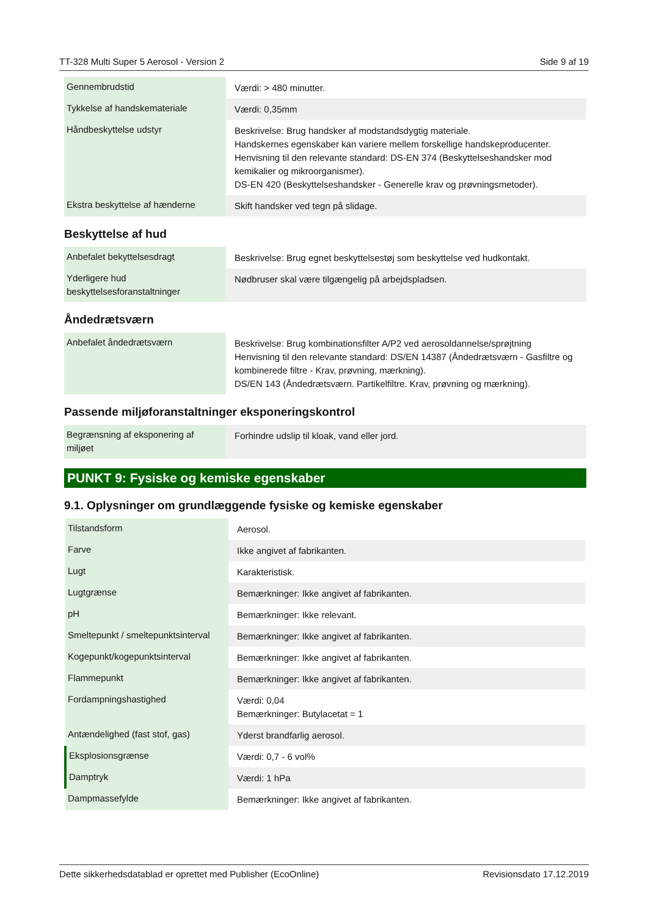TT-328 Multi Super 5 Aerosol - Version 2 Side 9 af 19
| Gennembrudstid | Værdi: > 480 minutter. |
| Tykkelse af handskemateriale | Værdi: 0,35mm |
| Håndbeskyttelse udstyr | Beskrivelse: Brug handsker af modstandsdygtig materiale. Handskernes egenskaber kan variere mellem forskellige handskeproducenter. Henvisning til den relevante standard: DS-EN 374 (Beskyttelseshandsker mod kemikalier og mikroorganismer). DS-EN 420 (Beskyttelseshandsker - Generelle krav og prøvningsmetoder). |
| Ekstra beskyttelse af hænderne | Skift handsker ved tegn på slidage. |
Beskyttelse af hud
| Anbefalet bekyttelsesdragt | Beskrivelse: Brug egnet beskyttelsestøj som beskyttelse ved hudkontakt. |
| Yderligere hud beskyttelsesforanstaltninger | Nødbruser skal være tilgængelig på arbejdspladsen. |
Åndedrætsværn
| Anbefalet åndedrætsværn | Beskrivelse: Brug kombinationsfilter A/P2 ved aerosoldannelse/sprøjtning Henvisning til den relevante standard: DS/EN 14387 (Åndedrætsværn - Gasfiltre og kombinerede filtre - Krav, prøvning, mærkning). DS/EN 143 (Åndedrætsværn. Partikelfiltre. Krav, prøvning og mærkning). |
Passende miljøforanstaltninger eksponeringskontrol
| Begrænsning af eksponering af miljøet | Forhindre udslip til kloak, vand eller jord. |
PUNKT 9: Fysiske og kemiske egenskaber
9.1. Oplysninger om grundlæggende fysiske og kemiske egenskaber
| Tilstandsform | Aerosol. |
| Farve | Ikke angivet af fabrikanten. |
| Lugt | Karakteristisk. |
| Lugtgrænse | Bemærkninger: Ikke angivet af fabrikanten. |
| pH | Bemærkninger: Ikke relevant. |
| Smeltepunkt / smeltepunktsinterval | Bemærkninger: Ikke angivet af fabrikanten. |
| Kogepunkt/kogepunktsinterval | Bemærkninger: Ikke angivet af fabrikanten. |
| Flammepunkt | Bemærkninger: Ikke angivet af fabrikanten. |
| Fordampningshastighed | Værdi: 0,04 Bemærkninger: Butylacetat = 1 |
| Antændelighed (fast stof, gas) | Yderst brandfarlig aerosol. |
| Eksplosionsgrænse | Værdi: 0,7 - 6 vol% |
| Damptryk | Værdi: 1 hPa |
| Dampmassefylde | Bemærkninger: Ikke angivet af fabrikanten. |
Dette sikkerhedsdatablad er oprettet med Publisher (EcoOnline) Revisionsdato 17.12.2019